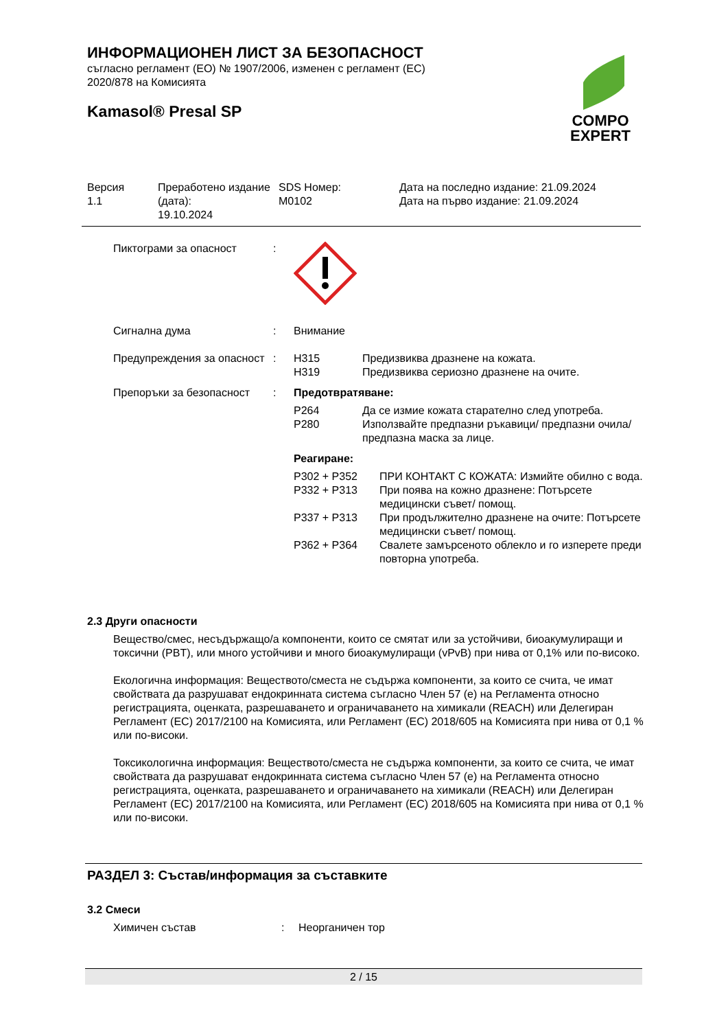ИНФОРМАЦИОНЕН ЛИСТ ЗА БЕЗОПАСНОСТ
съгласно регламент (ЕО) № 1907/2006, изменен с регламент (ЕС)
2020/878 на Комисията
Kamasol® Presal SP
COMPO
EXPERT
| Версия 1.1 | Преработено издание (дата): 19.10.2024 | SDS Номер: M0102 | Дата на последно издание: 21.09.2024 Дата на първо издание: 21.09.2024 |
| Пиктограми за опасност | : | |
| Сигнална дума | : | Внимание |
| Предупреждения за опасност | : | / H315 / Предизвиква дразнене на кожата. / / H319 / Предизвиква сериозно дразнене на очите. / |
| Препоръки за безопасност | : | Предотвратяване: / P264 / Да се измие кожата старателно след употреба. / / P280 / Използвайте предпазни ръкавици/ предпазни очила/ предпазна маска за лице. / Реагиране: / P302 + P352 / ПРИ КОНТАКТ С КОЖАТА: Измийте обилно с вода. / / P332 + P313 / При поява на кожно дразнене: Потърсете медицински съвет/ помощ. / / P337 + P313 / При продължително дразнене на очите: Потърсете медицински съвет/ помощ. / / P362 + P364 / Свалете замърсеното облекло и го изперете преди повторна употреба. / |
2.3 Други опасности
Вещество/смес, несъдържащо/а компоненти, които се смятат или за устойчиви, биоакумулиращи и токсични (PBT), или много устойчиви и много биоакумулиращи (vPvB) при нива от 0,1% или по-високо.
Екологична информация: Веществото/сместа не съдържа компоненти, за които се счита, че имат свойствата да разрушават ендокринната система съгласно Член 57 (е) на Регламента относно регистрацията, оценката, разрешаването и ограничаването на химикали (REACH) или Делегиран Регламент (ЕС) 2017/2100 на Комисията, или Регламент (ЕС) 2018/605 на Комисията при нива от 0,1 % или по-високи.
Токсикологична информация: Веществото/сместа не съдържа компоненти, за които се счита, че имат свойствата да разрушават ендокринната система съгласно Член 57 (е) на Регламента относно регистрацията, оценката, разрешаването и ограничаването на химикали (REACH) или Делегиран Регламент (ЕС) 2017/2100 на Комисията, или Регламент (ЕС) 2018/605 на Комисията при нива от 0,1 % или по-високи.
РАЗДЕЛ 3: Състав/информация за съставките
3.2 Смеси
| Химичен състав | : | Неорганичен тор |
2 / 15